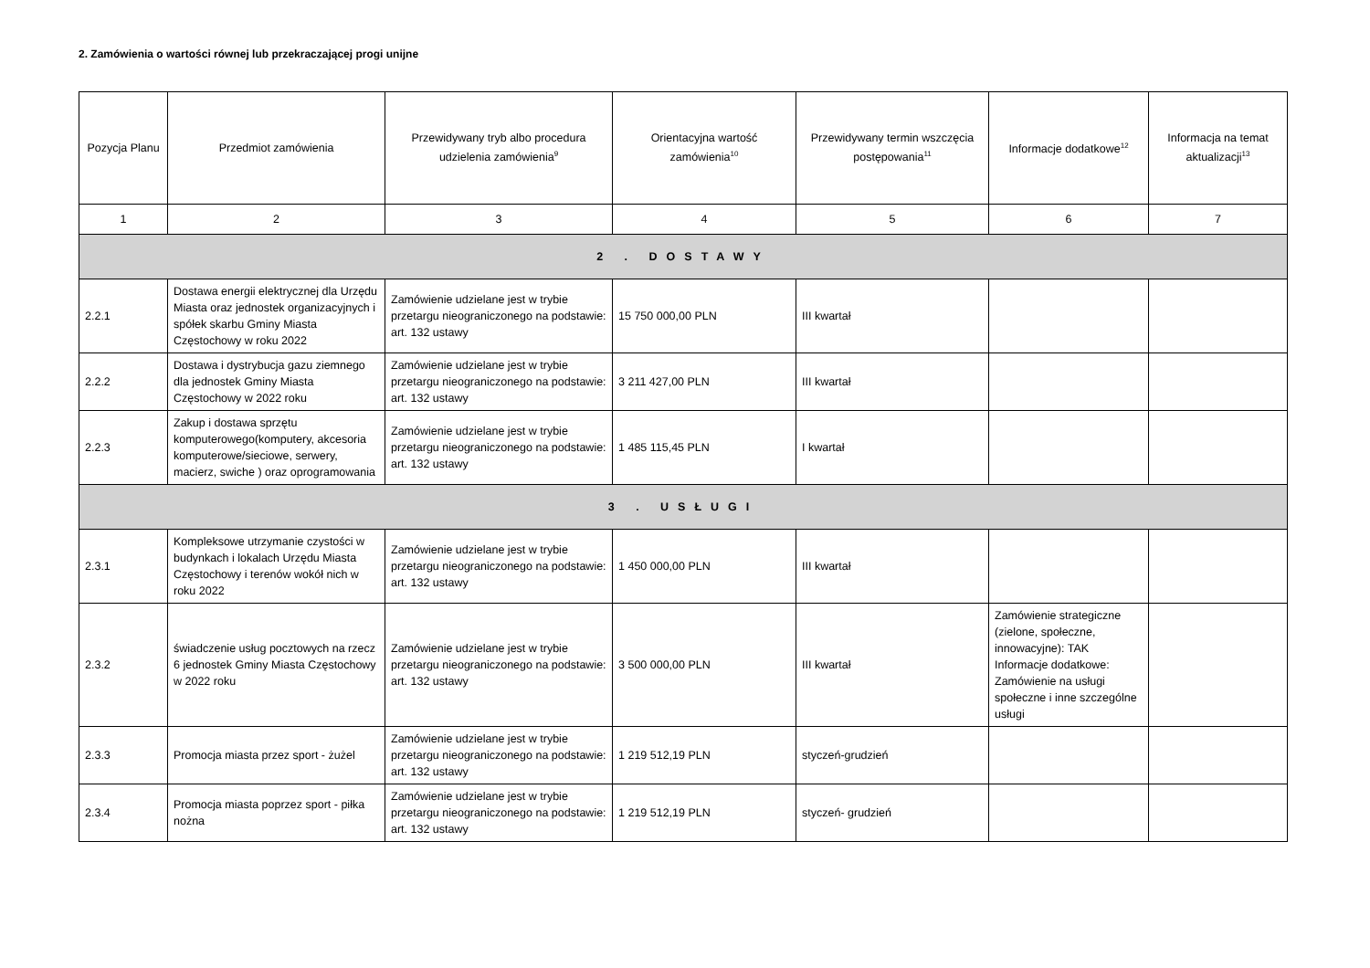2. Zamówienia o wartości równej lub przekraczającej progi unijne
| Pozycja Planu | Przedmiot zamówienia | Przewidywany tryb albo procedura udzielenia zamówienia<sup>9</sup> | Orientacyjna wartość zamówienia<sup>10</sup> | Przewidywany termin wszczęcia postępowania<sup>11</sup> | Informacje dodatkowe<sup>12</sup> | Informacja na temat aktualizacji<sup>13</sup> |
| --- | --- | --- | --- | --- | --- | --- |
| 1 | 2 | 3 | 4 | 5 | 6 | 7 |
| 2 . DOSTAWY | | | | | | |
| 2.2.1 | Dostawa energii elektrycznej dla Urzędu Miasta oraz jednostek organizacyjnych i spółek skarbu Gminy Miasta Częstochowy w roku 2022 | Zamówienie udzielane jest w trybie przetargu nieograniczonego na podstawie: art. 132 ustawy | 15 750 000,00 PLN | III kwartał | | |
| 2.2.2 | Dostawa i dystrybucja gazu ziemnego dla jednostek Gminy Miasta Częstochowy w 2022 roku | Zamówienie udzielane jest w trybie przetargu nieograniczonego na podstawie: art. 132 ustawy | 3 211 427,00 PLN | III kwartał | | |
| 2.2.3 | Zakup i dostawa sprzętu komputerowego(komputery, akcesoria komputerowe/sieciowe, serwery, macierz, swiche ) oraz oprogramowania | Zamówienie udzielane jest w trybie przetargu nieograniczonego na podstawie: art. 132 ustawy | 1 485 115,45 PLN | I kwartał | | |
| 3 . USŁUGI | | | | | | |
| 2.3.1 | Kompleksowe utrzymanie czystości w budynkach i lokalach Urzędu Miasta Częstochowy i terenów wokół nich w roku 2022 | Zamówienie udzielane jest w trybie przetargu nieograniczonego na podstawie: art. 132 ustawy | 1 450 000,00 PLN | III kwartał | | |
| 2.3.2 | świadczenie usług pocztowych na rzecz 6 jednostek Gminy Miasta Częstochowy w 2022 roku | Zamówienie udzielane jest w trybie przetargu nieograniczonego na podstawie: art. 132 ustawy | 3 500 000,00 PLN | III kwartał | Zamówienie strategiczne (zielone, społeczne, innowacyjne): TAK Informacje dodatkowe: Zamówienie na usługi społeczne i inne szczególne usługi | |
| 2.3.3 | Promocja miasta przez sport - żużel | Zamówienie udzielane jest w trybie przetargu nieograniczonego na podstawie: art. 132 ustawy | 1 219 512,19 PLN | styczeń-grudzień | | |
| 2.3.4 | Promocja miasta poprzez sport - piłka nożna | Zamówienie udzielane jest w trybie przetargu nieograniczonego na podstawie: art. 132 ustawy | 1 219 512,19 PLN | styczeń- grudzień | | |